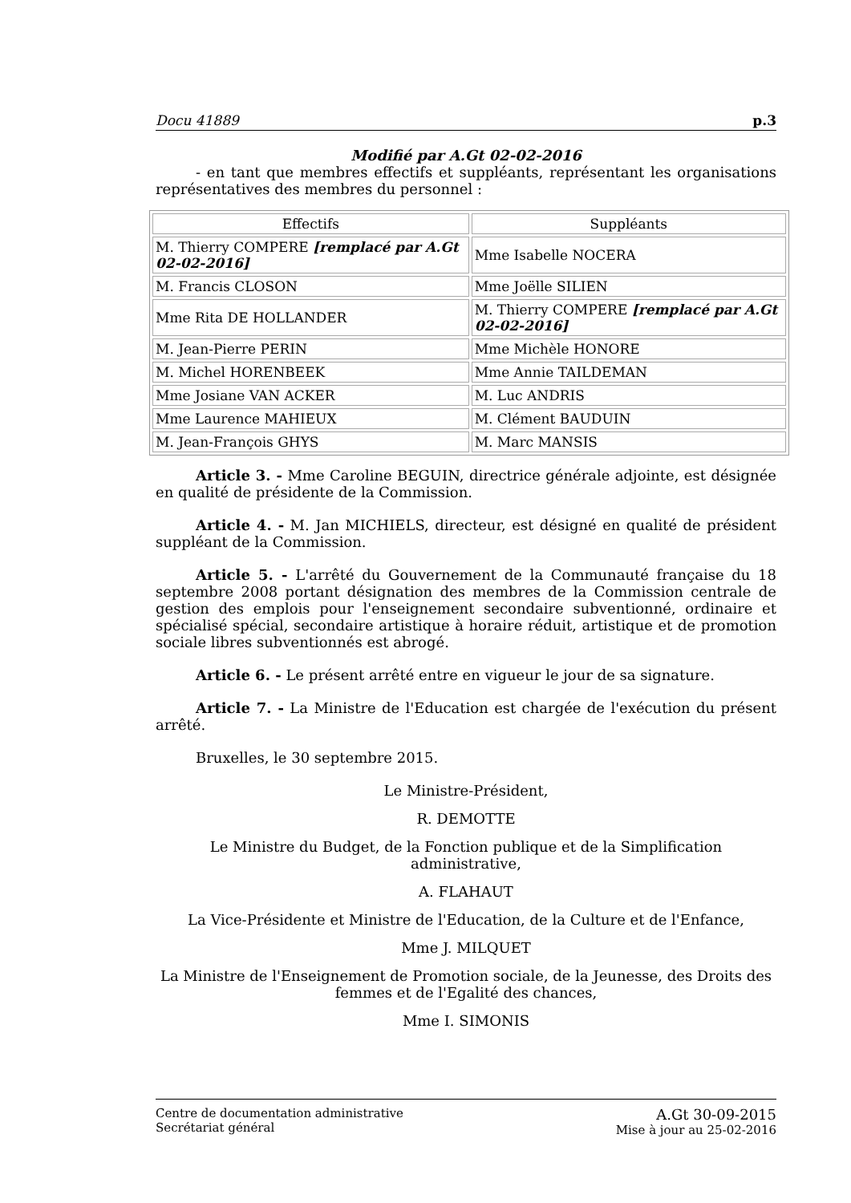Docu 41889 p.3
Modifié par A.Gt 02-02-2016
- en tant que membres effectifs et suppléants, représentant les organisations représentatives des membres du personnel :
| Effectifs | Suppléants |
| M. Thierry COMPERE [remplacé par A.Gt 02-02-2016] | Mme Isabelle NOCERA |
| M. Francis CLOSON | Mme Joëlle SILIEN |
| Mme Rita DE HOLLANDER | M. Thierry COMPERE [remplacé par A.Gt 02-02-2016] |
| M. Jean-Pierre PERIN | Mme Michèle HONORE |
| M. Michel HORENBEEK | Mme Annie TAILDEMAN |
| Mme Josiane VAN ACKER | M. Luc ANDRIS |
| Mme Laurence MAHIEUX | M. Clément BAUDUIN |
| M. Jean-François GHYS | M. Marc MANSIS |
Article 3. - Mme Caroline BEGUIN, directrice générale adjointe, est désignée en qualité de présidente de la Commission.
Article 4. - M. Jan MICHIELS, directeur, est désigné en qualité de président suppléant de la Commission.
Article 5. - L'arrêté du Gouvernement de la Communauté française du 18 septembre 2008 portant désignation des membres de la Commission centrale de gestion des emplois pour l'enseignement secondaire subventionné, ordinaire et spécialisé spécial, secondaire artistique à horaire réduit, artistique et de promotion sociale libres subventionnés est abrogé.
Article 6. - Le présent arrêté entre en vigueur le jour de sa signature.
Article 7. - La Ministre de l'Education est chargée de l'exécution du présent arrêté.
Bruxelles, le 30 septembre 2015.
Le Ministre-Président,
R. DEMOTTE
Le Ministre du Budget, de la Fonction publique et de la Simplification administrative,
A. FLAHAUT
La Vice-Présidente et Ministre de l'Education, de la Culture et de l'Enfance,
Mme J. MILQUET
La Ministre de l'Enseignement de Promotion sociale, de la Jeunesse, des Droits des femmes et de l'Egalité des chances,
Mme I. SIMONIS
Centre de documentation administrative
Secrétariat général
A.Gt 30-09-2015
Mise à jour au 25-02-2016